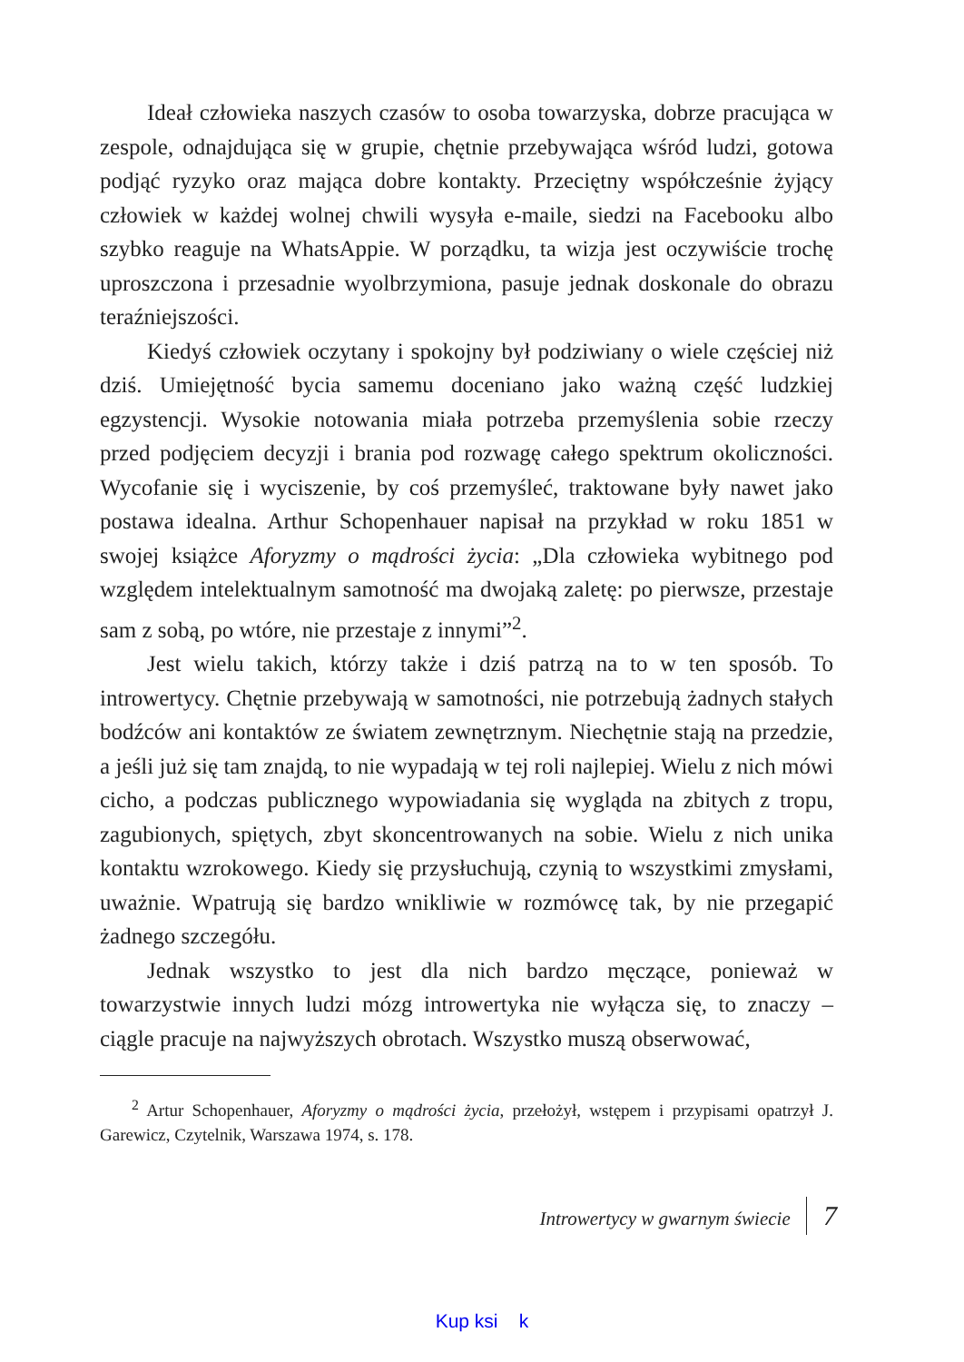Ideał człowieka naszych czasów to osoba towarzyska, dobrze pracująca w zespole, odnajdująca się w grupie, chętnie przebywająca wśród ludzi, gotowa podjąć ryzyko oraz mająca dobre kontakty. Przeciętny współcześnie żyjący człowiek w każdej wolnej chwili wysyła e-maile, siedzi na Facebooku albo szybko reaguje na WhatsAppie. W porządku, ta wizja jest oczywiście trochę uproszczona i przesadnie wyolbrzymiona, pasuje jednak doskonale do obrazu teraźniejszości.
Kiedyś człowiek oczytany i spokojny był podziwiany o wiele częściej niż dziś. Umiejętność bycia samemu doceniano jako ważną część ludzkiej egzystencji. Wysokie notowania miała potrzeba przemyślenia sobie rzeczy przed podjęciem decyzji i brania pod rozwagę całego spektrum okoliczności. Wycofanie się i wyciszenie, by coś przemyśleć, traktowane były nawet jako postawa idealna. Arthur Schopenhauer napisał na przykład w roku 1851 w swojej książce Aforyzmy o mądrości życia: „Dla człowieka wybitnego pod względem intelektualnym samotność ma dwojaką zaletę: po pierwsze, przestaje sam z sobą, po wtóre, nie przestaje z innymi”<sup>2</sup>.
Jest wielu takich, którzy także i dziś patrzą na to w ten sposób. To introwertycy. Chętnie przebywają w samotności, nie potrzebują żadnych stałych bodźców ani kontaktów ze światem zewnętrznym. Niechętnie stają na przedzie, a jeśli już się tam znajdą, to nie wypadają w tej roli najlepiej. Wielu z nich mówi cicho, a podczas publicznego wypowiadania się wygląda na zbitych z tropu, zagubionych, spiętych, zbyt skoncentrowanych na sobie. Wielu z nich unika kontaktu wzrokowego. Kiedy się przysłuchują, czynią to wszystkimi zmysłami, uważnie. Wpatrują się bardzo wnikliwie w rozmówcę tak, by nie przegapić żadnego szczegółu.
Jednak wszystko to jest dla nich bardzo męczące, ponieważ w towarzystwie innych ludzi mózg introwertyka nie wyłącza się, to znaczy – ciągle pracuje na najwyższych obrotach. Wszystko muszą obserwować,
<sup>2</sup> Artur Schopenhauer, Aforyzmy o mądrości życia, przełożył, wstępem i przypisami opatrzył J. Garewicz, Czytelnik, Warszawa 1974, s. 178.
Introwertycy w gwarnym świecie 7
Kup ksi k